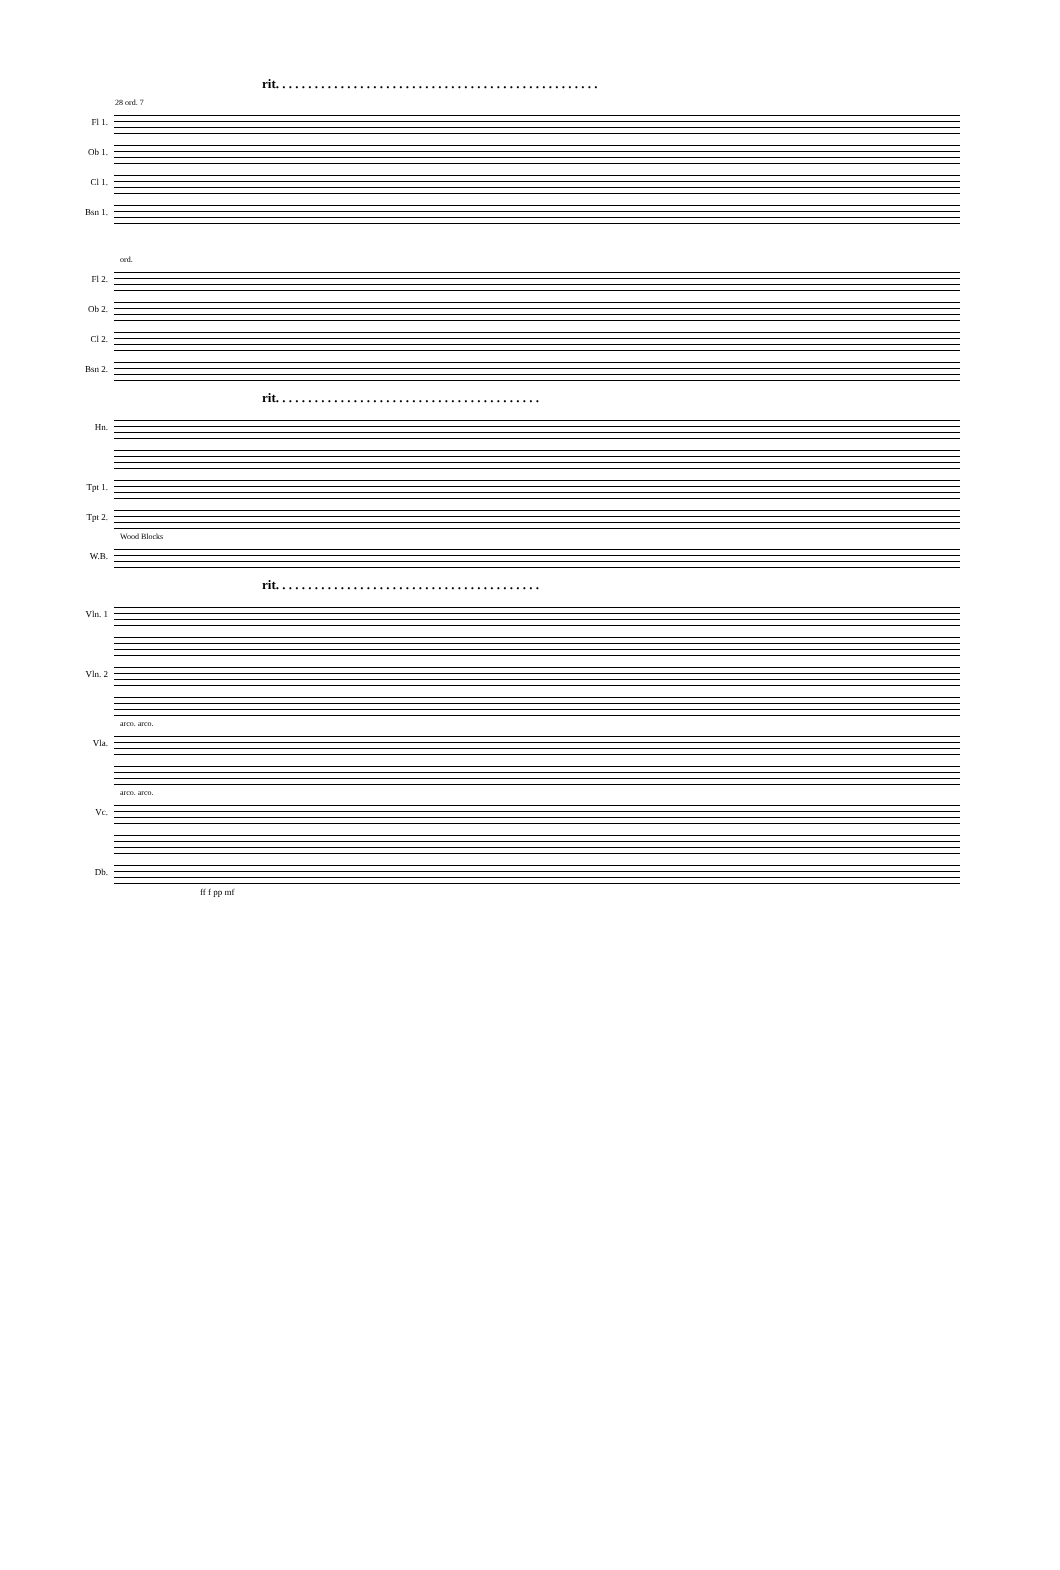rit. . . . . . . . . . . . . . . . . . . . . . . . . . . . . . . . . . . . . . . . . . . . . . . . . .
28 ord. 7
Fl 1.
Ob 1.
Cl 1.
Bsn 1.
ord.
Fl 2.
Ob 2.
Cl 2.
Bsn 2.
rit. . . . . . . . . . . . . . . . . . . . . . . . . . . . . . . . . . . . . . . . .
Hn.
Tpt 1.
Tpt 2.
Wood Blocks
W.B.
rit. . . . . . . . . . . . . . . . . . . . . . . . . . . . . . . . . . . . . . . . .
Vln. 1
Vln. 2
arco. arco.
Vla.
arco. arco.
Vc.
Db.
ff f pp mf